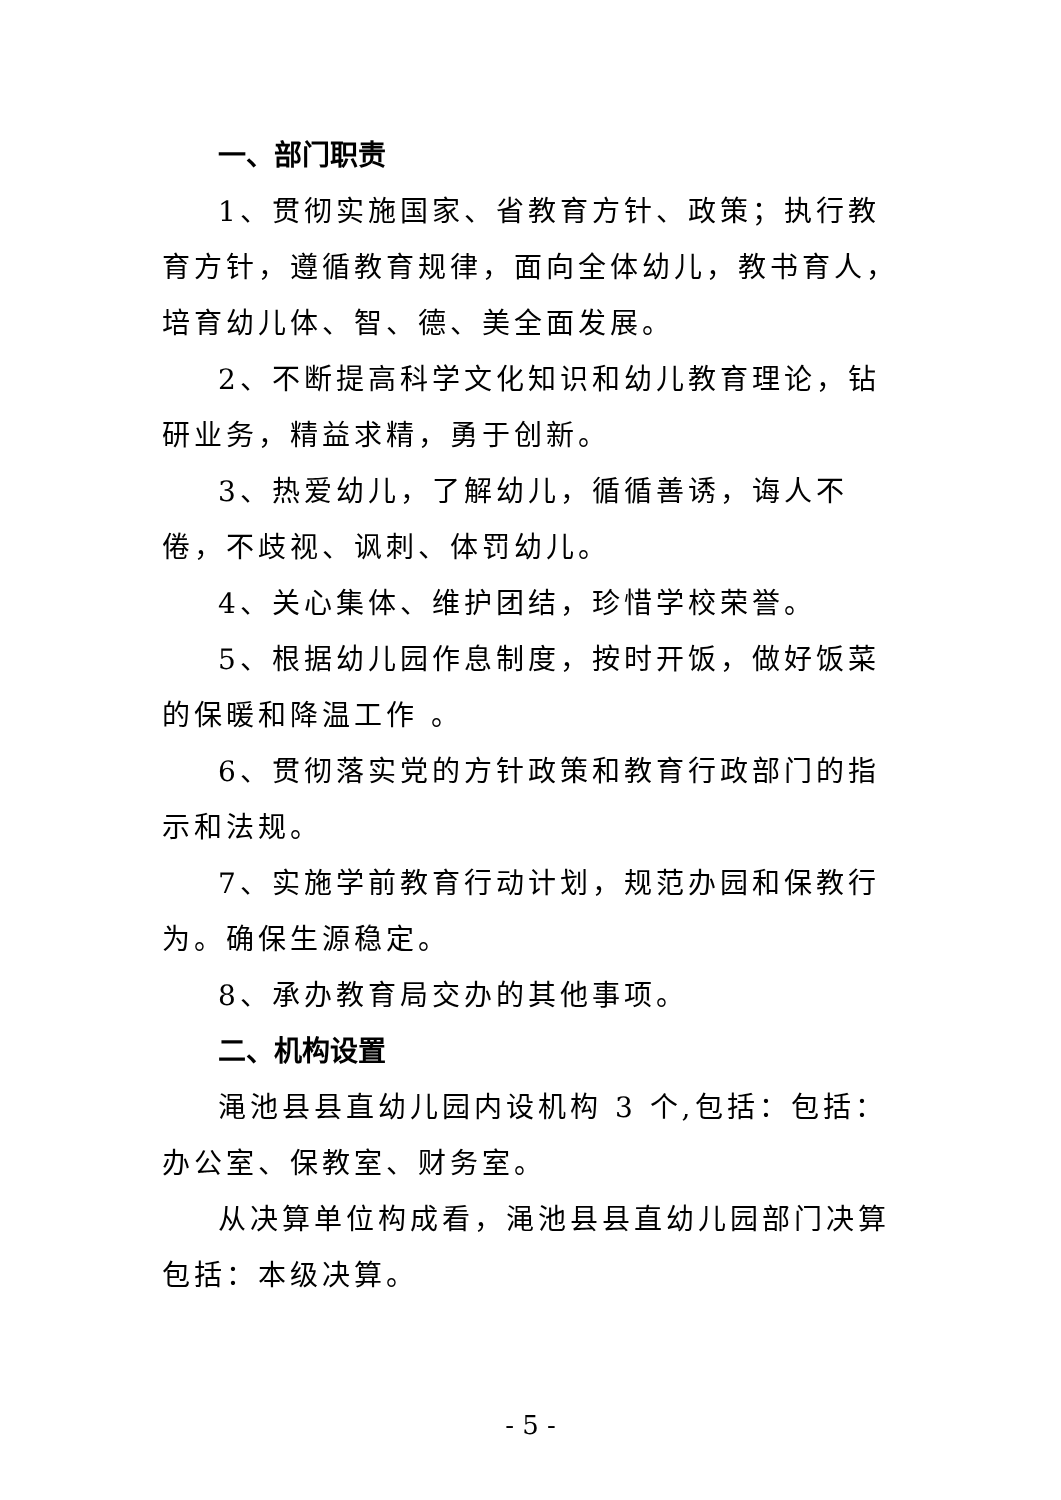一、部门职责
1、贯彻实施国家、省教育方针、政策；执行教育方针，遵循教育规律，面向全体幼儿，教书育人，培育幼儿体、智、德、美全面发展。
2、不断提高科学文化知识和幼儿教育理论，钻研业务，精益求精，勇于创新。
3、热爱幼儿，了解幼儿，循循善诱，诲人不倦，不歧视、讽刺、体罚幼儿。
4、关心集体、维护团结，珍惜学校荣誉。
5、根据幼儿园作息制度，按时开饭，做好饭菜的保暖和降温工作 。
6、贯彻落实党的方针政策和教育行政部门的指示和法规。
7、实施学前教育行动计划，规范办园和保教行为。确保生源稳定。
8、承办教育局交办的其他事项。
二、机构设置
渑池县县直幼儿园内设机构 3 个,包括：包括：办公室、保教室、财务室。
从决算单位构成看，渑池县县直幼儿园部门决算包括：本级决算。
- 5 -